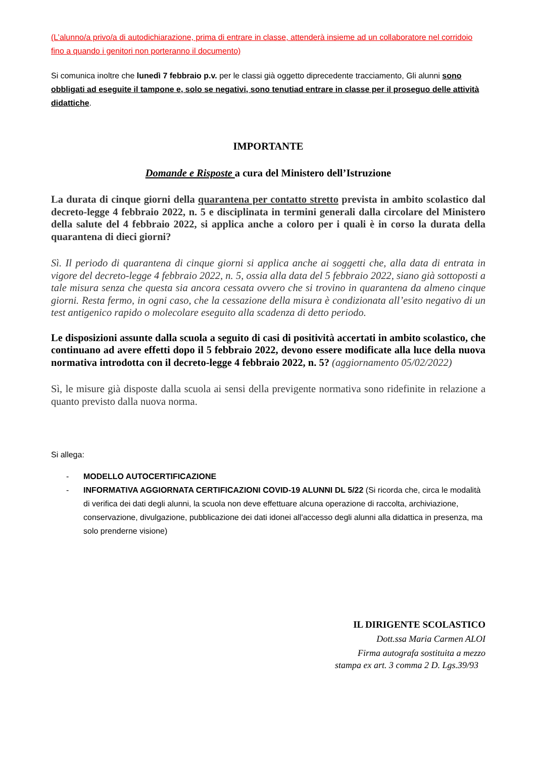(L’alunno/a privo/a di autodichiarazione, prima di entrare in classe, attenderà insieme ad un collaboratore nel corridoio fino a quando i genitori non porteranno il documento)
Si comunica inoltre che lunedì 7 febbraio p.v. per le classi già oggetto diprecedente tracciamento, Gli alunni sono obbligati ad eseguite il tampone e, solo se negativi, sono tenutiad entrare in classe per il proseguo delle attività didattiche.
IMPORTANTE
Domande e Risposte a cura del Ministero dell’Istruzione
La durata di cinque giorni della quarantena per contatto stretto prevista in ambito scolastico dal decreto-legge 4 febbraio 2022, n. 5 e disciplinata in termini generali dalla circolare del Ministero della salute del 4 febbraio 2022, si applica anche a coloro per i quali è in corso la durata della quarantena di dieci giorni?
Sì. Il periodo di quarantena di cinque giorni si applica anche ai soggetti che, alla data di entrata in vigore del decreto-legge 4 febbraio 2022, n. 5, ossia alla data del 5 febbraio 2022, siano già sottoposti a tale misura senza che questa sia ancora cessata ovvero che si trovino in quarantena da almeno cinque giorni. Resta fermo, in ogni caso, che la cessazione della misura è condizionata all’esito negativo di un test antigenico rapido o molecolare eseguito alla scadenza di detto periodo.
Le disposizioni assunte dalla scuola a seguito di casi di positività accertati in ambito scolastico, che continuano ad avere effetti dopo il 5 febbraio 2022, devono essere modificate alla luce della nuova normativa introdotta con il decreto-legge 4 febbraio 2022, n. 5? (aggiornamento 05/02/2022)
Sì, le misure già disposte dalla scuola ai sensi della previgente normativa sono ridefinite in relazione a quanto previsto dalla nuova norma.
Si allega:
- MODELLO AUTOCERTIFICAZIONE
- INFORMATIVA AGGIORNATA CERTIFICAZIONI COVID-19 ALUNNI DL 5/22 (Si ricorda che, circa le modalità di verifica dei dati degli alunni, la scuola non deve effettuare alcuna operazione di raccolta, archiviazione, conservazione, divulgazione, pubblicazione dei dati idonei all'accesso degli alunni alla didattica in presenza, ma solo prenderne visione)
IL DIRIGENTE SCOLASTICO
Dott.ssa Maria Carmen ALOI
Firma autografa sostituita a mezzo
stampa ex art. 3 comma 2 D. Lgs.39/93